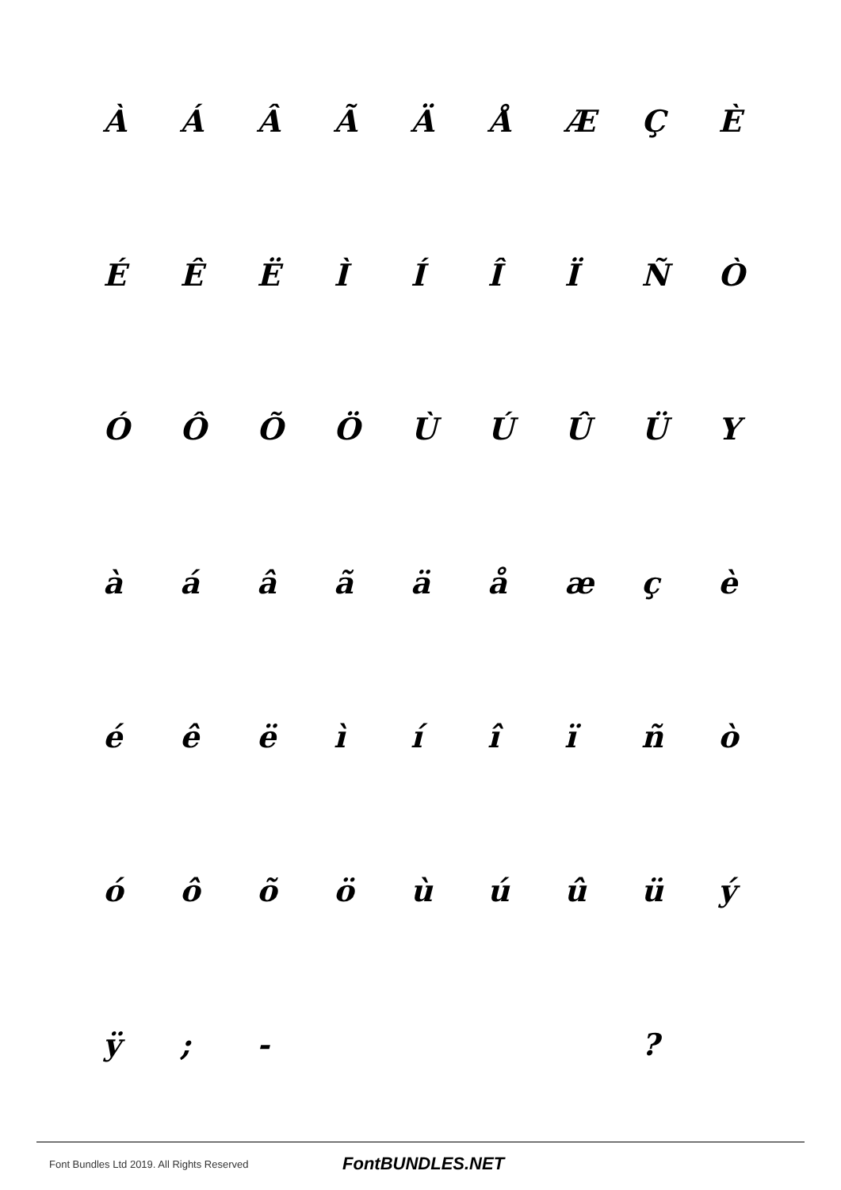| À | Á | Â | Ã | Ä | Å | Æ | Ç | È |
| É | Ê | Ë | Ì | Í | Î | Ï | Ñ | Ò |
| Ó | Ô | Õ | Ö | Ù | Ú | Û | Ü | Y |
| à | á | â | ã | ä | å | æ | ç | è |
| é | ê | ë | ì | í | î | ï | ñ | ò |
| ó | ô | õ | ö | ù | ú | û | ü | ý |
| ÿ | ; | - | | | | | ? | |
Font Bundles Ltd 2019. All Rights Reserved
FontBUNDLES.NET